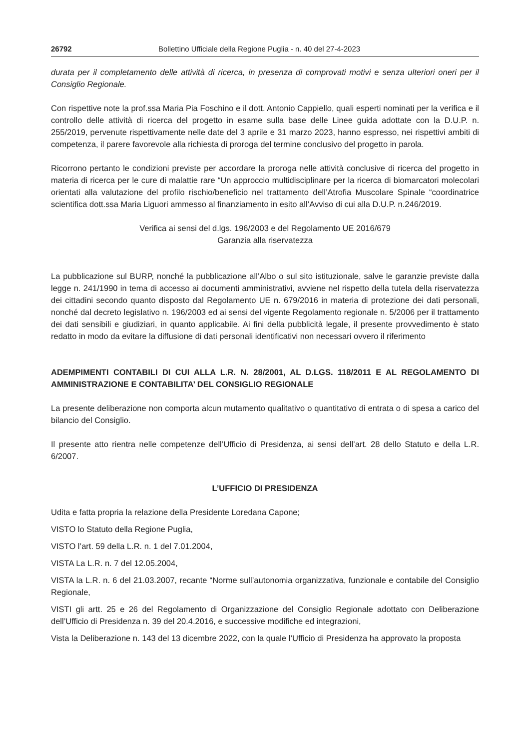26792 Bollettino Ufficiale della Regione Puglia - n. 40 del 27-4-2023
durata per il completamento delle attività di ricerca, in presenza di comprovati motivi e senza ulteriori oneri per il Consiglio Regionale.
Con rispettive note la prof.ssa Maria Pia Foschino e il dott. Antonio Cappiello, quali esperti nominati per la verifica e il controllo delle attività di ricerca del progetto in esame sulla base delle Linee guida adottate con la D.U.P. n. 255/2019, pervenute rispettivamente nelle date del 3 aprile e 31 marzo 2023, hanno espresso, nei rispettivi ambiti di competenza, il parere favorevole alla richiesta di proroga del termine conclusivo del progetto in parola.
Ricorrono pertanto le condizioni previste per accordare la proroga nelle attività conclusive di ricerca del progetto in materia di ricerca per le cure di malattie rare “Un approccio multidisciplinare per la ricerca di biomarcatori molecolari orientati alla valutazione del profilo rischio/beneficio nel trattamento dell’Atrofia Muscolare Spinale “coordinatrice scientifica dott.ssa Maria Liguori ammesso al finanziamento in esito all’Avviso di cui alla D.U.P. n.246/2019.
Verifica ai sensi del d.lgs. 196/2003 e del Regolamento UE 2016/679
Garanzia alla riservatezza
La pubblicazione sul BURP, nonché la pubblicazione all’Albo o sul sito istituzionale, salve le garanzie previste dalla legge n. 241/1990 in tema di accesso ai documenti amministrativi, avviene nel rispetto della tutela della riservatezza dei cittadini secondo quanto disposto dal Regolamento UE n. 679/2016 in materia di protezione dei dati personali, nonché dal decreto legislativo n. 196/2003 ed ai sensi del vigente Regolamento regionale n. 5/2006 per il trattamento dei dati sensibili e giudiziari, in quanto applicabile. Ai fini della pubblicità legale, il presente provvedimento è stato redatto in modo da evitare la diffusione di dati personali identificativi non necessari ovvero il riferimento
ADEMPIMENTI CONTABILI DI CUI ALLA L.R. N. 28/2001, AL D.LGS. 118/2011 E AL REGOLAMENTO DI AMMINISTRAZIONE E CONTABILITA’ DEL CONSIGLIO REGIONALE
La presente deliberazione non comporta alcun mutamento qualitativo o quantitativo di entrata o di spesa a carico del bilancio del Consiglio.
Il presente atto rientra nelle competenze dell’Ufficio di Presidenza, ai sensi dell’art. 28 dello Statuto e della L.R. 6/2007.
L’UFFICIO DI PRESIDENZA
Udita e fatta propria la relazione della Presidente Loredana Capone;
VISTO lo Statuto della Regione Puglia,
VISTO l’art. 59 della L.R. n. 1 del 7.01.2004,
VISTA La L.R. n. 7 del 12.05.2004,
VISTA la L.R. n. 6 del 21.03.2007, recante “Norme sull’autonomia organizzativa, funzionale e contabile del Consiglio Regionale,
VISTI gli artt. 25 e 26 del Regolamento di Organizzazione del Consiglio Regionale adottato con Deliberazione dell’Ufficio di Presidenza n. 39 del 20.4.2016, e successive modifiche ed integrazioni,
Vista la Deliberazione n. 143 del 13 dicembre 2022, con la quale l’Ufficio di Presidenza ha approvato la proposta